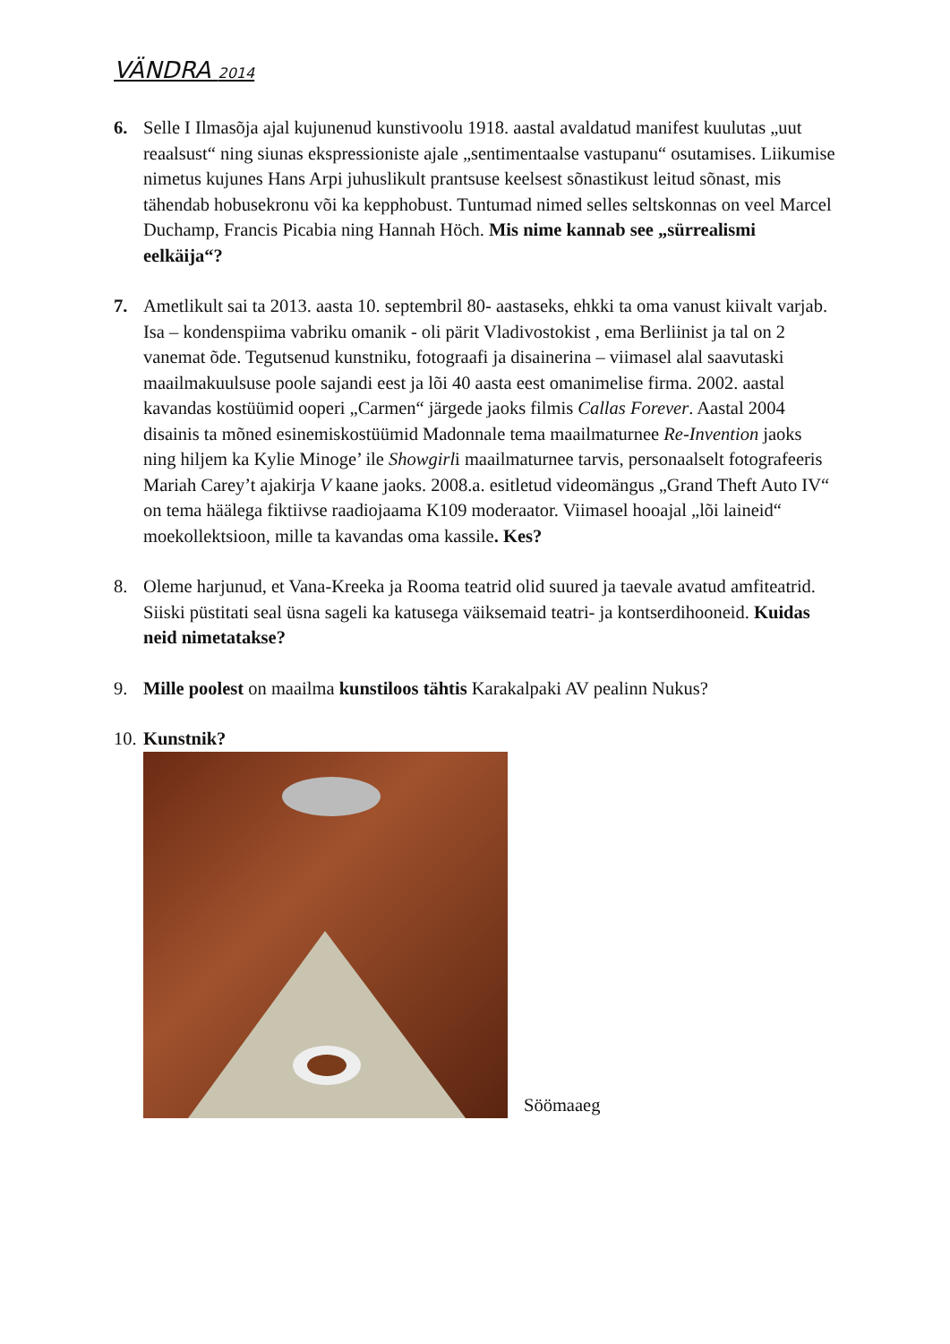VÄNDRA 2014
6. Selle I Ilmasõja ajal kujunenud kunstivoolu 1918. aastal avaldatud manifest kuulutas „uut reaalsust“ ning siunas ekspressioniste ajale „sentimentaalse vastupanu“ osutamises. Liikumise nimetus kujunes Hans Arpi juhuslikult prantsuse keelsest sõnastikust leitud sõnast, mis tähendab hobusekronu või ka kepphobust. Tuntumad nimed selles seltskonnas on veel Marcel Duchamp, Francis Picabia ning Hannah Höch. Mis nime kannab see „sürrealismi eelkäija“?
7. Ametlikult sai ta 2013. aasta 10. septembril 80- aastaseks, ehkki ta oma vanust kiivalt varjab. Isa – kondenspiima vabriku omanik - oli pärit Vladivostokist , ema Berliinist ja tal on 2 vanemat õde. Tegutsenud kunstniku, fotograafi ja disainerina – viimasel alal saavutaski maailmakuulsuse poole sajandi eest ja lõi 40 aasta eest omanimelise firma. 2002. aastal kavandas kostüümid ooperi „Carmen“ järgede jaoks filmis Callas Forever. Aastal 2004 disainis ta mõned esinemiskostüümid Madonnale tema maailmaturnee Re-Invention jaoks ning hiljem ka Kylie Minoge’ ile Showgirli maailmaturnee tarvis, personaalselt fotografeeris Mariah Carey’t ajakirja V kaane jaoks. 2008.a. esitletud videomängus „Grand Theft Auto IV“ on tema häälega fiktiivse raadiojaama K109 moderaator. Viimasel hooajal „lõi laineid“ moekollektsioon, mille ta kavandas oma kassile. Kes?
8. Oleme harjunud, et Vana-Kreeka ja Rooma teatrid olid suured ja taevale avatud amfiteatrid. Siiski püstitati seal üsna sageli ka katusega väiksemaid teatri- ja kontserdihooneid. Kuidas neid nimetatakse?
9. Mille poolest on maailma kunstiloos tähtis Karakalpaki AV pealinn Nukus?
10.
Kunstnik?
Söömaaeg